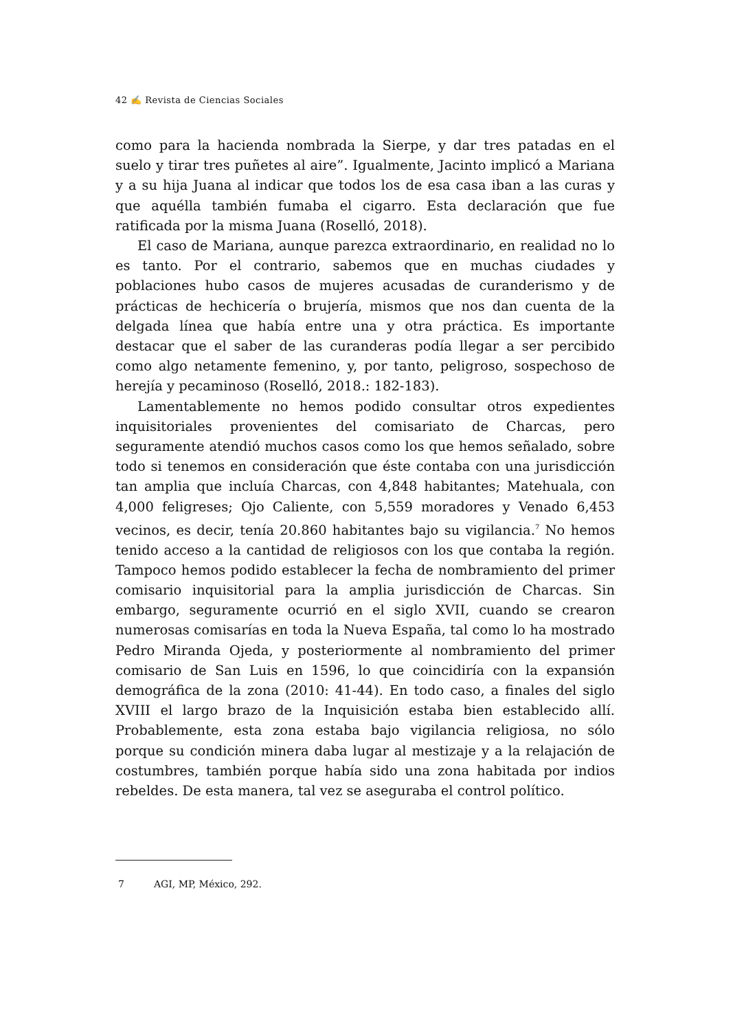42 ✍ Revista de Ciencias Sociales
como para la hacienda nombrada la Sierpe, y dar tres patadas en el suelo y tirar tres puñetes al aire”. Igualmente, Jacinto implicó a Mariana y a su hija Juana al indicar que todos los de esa casa iban a las curas y que aquélla también fumaba el cigarro. Esta declaración que fue ratificada por la misma Juana (Roselló, 2018).
El caso de Mariana, aunque parezca extraordinario, en realidad no lo es tanto. Por el contrario, sabemos que en muchas ciudades y poblaciones hubo casos de mujeres acusadas de curanderismo y de prácticas de hechicería o brujería, mismos que nos dan cuenta de la delgada línea que había entre una y otra práctica. Es importante destacar que el saber de las curanderas podía llegar a ser percibido como algo netamente femenino, y, por tanto, peligroso, sospechoso de herejía y pecaminoso (Roselló, 2018.: 182-183).
Lamentablemente no hemos podido consultar otros expedientes inquisitoriales provenientes del comisariato de Charcas, pero seguramente atendió muchos casos como los que hemos señalado, sobre todo si tenemos en consideración que éste contaba con una jurisdicción tan amplia que incluía Charcas, con 4,848 habitantes; Matehuala, con 4,000 feligreses; Ojo Caliente, con 5,559 moradores y Venado 6,453 vecinos, es decir, tenía 20.860 habitantes bajo su vigilancia.<sup>7</sup> No hemos tenido acceso a la cantidad de religiosos con los que contaba la región. Tampoco hemos podido establecer la fecha de nombramiento del primer comisario inquisitorial para la amplia jurisdicción de Charcas. Sin embargo, seguramente ocurrió en el siglo XVII, cuando se crearon numerosas comisarías en toda la Nueva España, tal como lo ha mostrado Pedro Miranda Ojeda, y posteriormente al nombramiento del primer comisario de San Luis en 1596, lo que coincidiría con la expansión demográfica de la zona (2010: 41-44). En todo caso, a finales del siglo XVIII el largo brazo de la Inquisición estaba bien establecido allí. Probablemente, esta zona estaba bajo vigilancia religiosa, no sólo porque su condición minera daba lugar al mestizaje y a la relajación de costumbres, también porque había sido una zona habitada por indios rebeldes. De esta manera, tal vez se aseguraba el control político.
7 AGI, MP, México, 292.